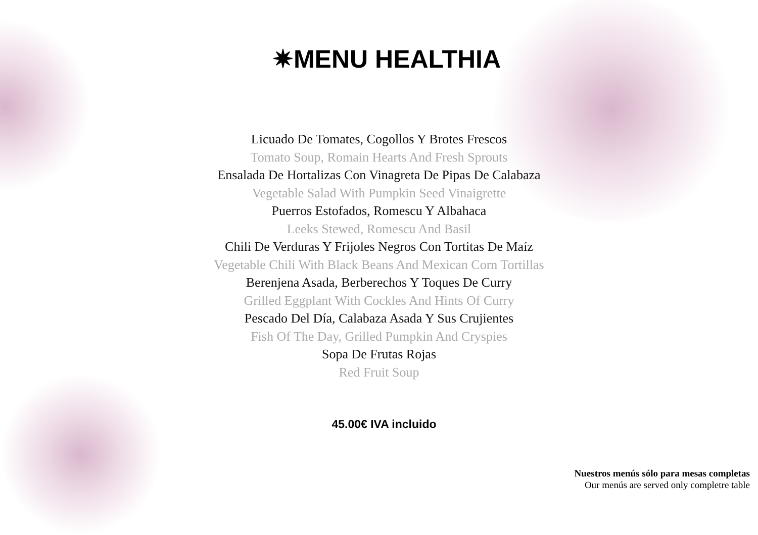✷MENU HEALTHIA
Licuado De Tomates, Cogollos Y Brotes Frescos
Tomato Soup, Romain Hearts And Fresh Sprouts
Ensalada De Hortalizas Con Vinagreta De Pipas De Calabaza
Vegetable Salad With Pumpkin Seed Vinaigrette
Puerros Estofados, Romescu Y Albahaca
Leeks Stewed, Romescu And Basil
Chili De Verduras Y Frijoles Negros Con Tortitas De Maíz
Vegetable Chili With Black Beans And Mexican Corn Tortillas
Berenjena Asada, Berberechos Y Toques De Curry
Grilled Eggplant With Cockles And Hints Of Curry
Pescado Del Día, Calabaza Asada Y Sus Crujientes
Fish Of The Day, Grilled Pumpkin And Cryspies
Sopa De Frutas Rojas
Red Fruit Soup
45.00€ IVA incluido
Nuestros menús sólo para mesas completas
Our menús are served only completre table